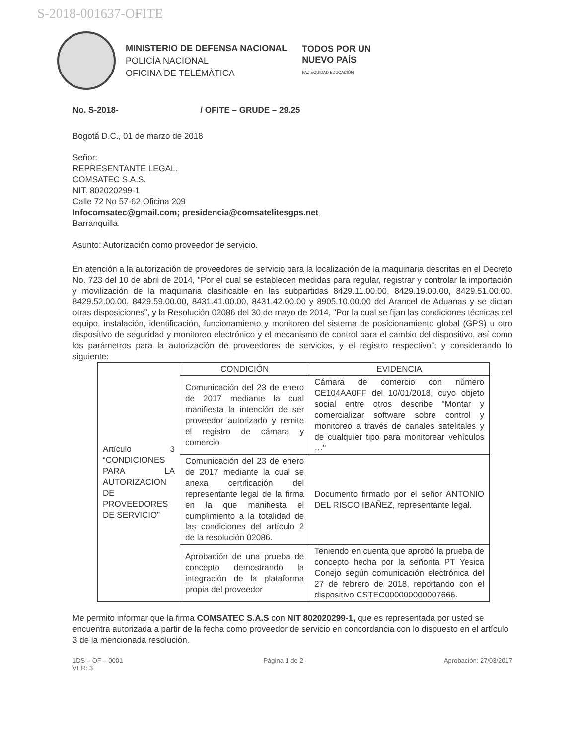S-2018-001637-OFITE
MINISTERIO DE DEFENSA NACIONAL
POLICÍA NACIONAL
OFICINA DE TELEMÀTICA
TODOS POR UN
NUEVO PAÍS
PAZ EQUIDAD EDUCACIÓN
No. S-2018- / OFITE – GRUDE – 29.25
Bogotá D.C., 01 de marzo de 2018
Señor:
REPRESENTANTE LEGAL.
COMSATEC S.A.S.
NIT. 802020299-1
Calle 72 No 57-62 Oficina 209
Infocomsatec@gmail.com; presidencia@comsatelitesgps.net
Barranquilla.
Asunto: Autorización como proveedor de servicio.
En atención a la autorización de proveedores de servicio para la localización de la maquinaria descritas en el Decreto No. 723 del 10 de abril de 2014, "Por el cual se establecen medidas para regular, registrar y controlar la importación y movilización de la maquinaria clasificable en las subpartidas 8429.11.00.00, 8429.19.00.00, 8429.51.00.00, 8429.52.00.00, 8429.59.00.00, 8431.41.00.00, 8431.42.00.00 y 8905.10.00.00 del Arancel de Aduanas y se dictan otras disposiciones", y la Resolución 02086 del 30 de mayo de 2014, "Por la cual se fijan las condiciones técnicas del equipo, instalación, identificación, funcionamiento y monitoreo del sistema de posicionamiento global (GPS) u otro dispositivo de seguridad y monitoreo electrónico y el mecanismo de control para el cambio del dispositivo, así como los parámetros para la autorización de proveedores de servicios, y el registro respectivo"; y considerando lo siguiente:
| Artículo 3 “CONDICIONES PARA LA AUTORIZACION DE PROVEEDORES DE SERVICIO” | CONDICIÓN | EVIDENCIA |
| | Comunicación del 23 de enero de 2017 mediante la cual manifiesta la intención de ser proveedor autorizado y remite el registro de cámara y comercio | Cámara de comercio con número CE104AA0FF del 10/01/2018, cuyo objeto social entre otros describe "Montar y comercializar software sobre control y monitoreo a través de canales satelitales y de cualquier tipo para monitorear vehículos …" |
| | Comunicación del 23 de enero de 2017 mediante la cual se anexa certificación del representante legal de la firma en la que manifiesta el cumplimiento a la totalidad de las condiciones del artículo 2 de la resolución 02086. | Documento firmado por el señor ANTONIO DEL RISCO IBAÑEZ, representante legal. |
| | Aprobación de una prueba de concepto demostrando la integración de la plataforma propia del proveedor | Teniendo en cuenta que aprobó la prueba de concepto hecha por la señorita PT Yesica Conejo según comunicación electrónica del 27 de febrero de 2018, reportando con el dispositivo CSTEC000000000007666. |
Me permito informar que la firma COMSATEC S.A.S con NIT 802020299-1, que es representada por usted se encuentra autorizada a partir de la fecha como proveedor de servicio en concordancia con lo dispuesto en el artículo 3 de la mencionada resolución.
1DS – OF – 0001
VER: 3 Página 1 de 2 Aprobación: 27/03/2017